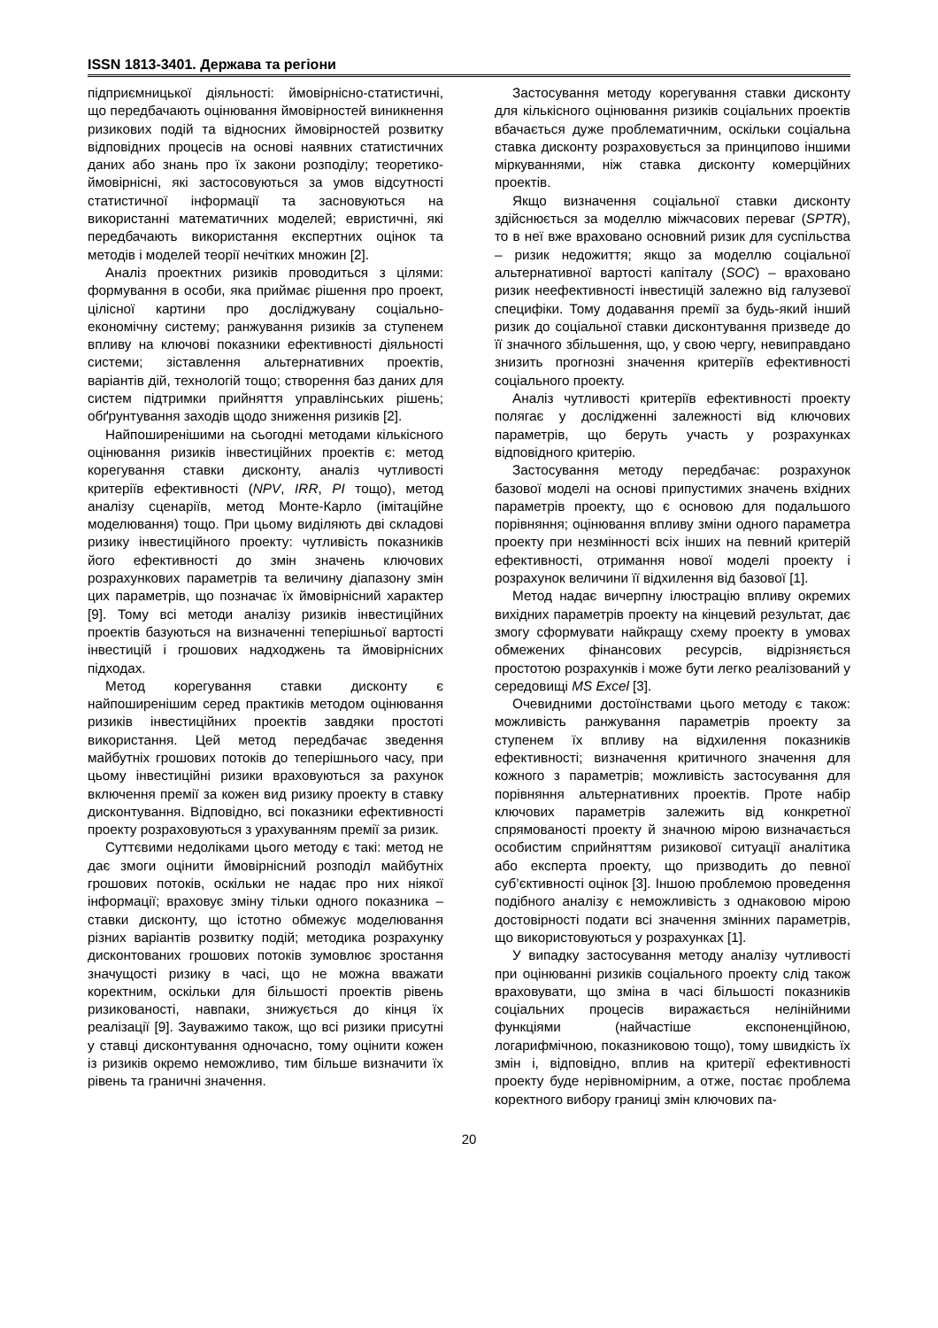ISSN 1813-3401. Держава та регіони
підприємницької діяльності: ймовірнісно-статистичні, що передбачають оцінювання ймовірностей виникнення ризикових подій та відносних ймовірностей розвитку відповідних процесів на основі наявних статистичних даних або знань про їх закони розподілу; теоретико-ймовірнісні, які застосовуються за умов відсутності статистичної інформації та засновуються на використанні математичних моделей; евристичні, які передбачають використання експертних оцінок та методів і моделей теорії нечітких множин [2].
Аналіз проектних ризиків проводиться з цілями: формування в особи, яка приймає рішення про проект, цілісної картини про досліджувану соціально-економічну систему; ранжування ризиків за ступенем впливу на ключові показники ефективності діяльності системи; зіставлення альтернативних проектів, варіантів дій, технологій тощо; створення баз даних для систем підтримки прийняття управлінських рішень; обґрунтування заходів щодо зниження ризиків [2].
Найпоширенішими на сьогодні методами кількісного оцінювання ризиків інвестиційних проектів є: метод корегування ставки дисконту, аналіз чутливості критеріїв ефективності (NPV, IRR, PI тощо), метод аналізу сценаріїв, метод Монте-Карло (імітаційне моделювання) тощо. При цьому виділяють дві складові ризику інвестиційного проекту: чутливість показників його ефективності до змін значень ключових розрахункових параметрів та величину діапазону змін цих параметрів, що позначає їх ймовірнісний характер [9]. Тому всі методи аналізу ризиків інвестиційних проектів базуються на визначенні теперішньої вартості інвестицій і грошових надходжень та ймовірнісних підходах.
Метод корегування ставки дисконту є найпоширенішим серед практиків методом оцінювання ризиків інвестиційних проектів завдяки простоті використання. Цей метод передбачає зведення майбутніх грошових потоків до теперішнього часу, при цьому інвестиційні ризики враховуються за рахунок включення премії за кожен вид ризику проекту в ставку дисконтування. Відповідно, всі показники ефективності проекту розраховуються з урахуванням премії за ризик.
Суттєвими недоліками цього методу є такі: метод не дає змоги оцінити ймовірнісний розподіл майбутніх грошових потоків, оскільки не надає про них ніякої інформації; враховує зміну тільки одного показника – ставки дисконту, що істотно обмежує моделювання різних варіантів розвитку подій; методика розрахунку дисконтованих грошових потоків зумовлює зростання значущості ризику в часі, що не можна вважати коректним, оскільки для більшості проектів рівень ризикованості, навпаки, знижується до кінця їх реалізації [9]. Зауважимо також, що всі ризики присутні у ставці дисконтування одночасно, тому оцінити кожен із ризиків окремо неможливо, тим більше визначити їх рівень та граничні значення.
Застосування методу корегування ставки дисконту для кількісного оцінювання ризиків соціальних проектів вбачається дуже проблематичним, оскільки соціальна ставка дисконту розраховується за принципово іншими міркуваннями, ніж ставка дисконту комерційних проектів.
Якщо визначення соціальної ставки дисконту здійснюється за моделлю міжчасових переваг (SPTR), то в неї вже враховано основний ризик для суспільства – ризик недожиття; якщо за моделлю соціальної альтернативної вартості капіталу (SOC) – враховано ризик неефективності інвестицій залежно від галузевої специфіки. Тому додавання премії за будь-який інший ризик до соціальної ставки дисконтування призведе до її значного збільшення, що, у свою чергу, невиправдано знизить прогнозні значення критеріїв ефективності соціального проекту.
Аналіз чутливості критеріїв ефективності проекту полягає у дослідженні залежності від ключових параметрів, що беруть участь у розрахунках відповідного критерію.
Застосування методу передбачає: розрахунок базової моделі на основі припустимих значень вхідних параметрів проекту, що є основою для подальшого порівняння; оцінювання впливу зміни одного параметра проекту при незмінності всіх інших на певний критерій ефективності, отримання нової моделі проекту і розрахунок величини її відхилення від базової [1].
Метод надає вичерпну ілюстрацію впливу окремих вихідних параметрів проекту на кінцевий результат, дає змогу сформувати найкращу схему проекту в умовах обмежених фінансових ресурсів, відрізняється простотою розрахунків і може бути легко реалізований у середовищі MS Excel [3].
Очевидними достоїнствами цього методу є також: можливість ранжування параметрів проекту за ступенем їх впливу на відхилення показників ефективності; визначення критичного значення для кожного з параметрів; можливість застосування для порівняння альтернативних проектів. Проте набір ключових параметрів залежить від конкретної спрямованості проекту й значною мірою визначається особистим сприйняттям ризикової ситуації аналітика або експерта проекту, що призводить до певної суб’єктивності оцінок [3]. Іншою проблемою проведення подібного аналізу є неможливість з однаковою мірою достовірності подати всі значення змінних параметрів, що використовуються у розрахунках [1].
У випадку застосування методу аналізу чутливості при оцінюванні ризиків соціального проекту слід також враховувати, що зміна в часі більшості показників соціальних процесів виражається нелінійними функціями (найчастіше експоненційною, логарифмічною, показниковою тощо), тому швидкість їх змін і, відповідно, вплив на критерії ефективності проекту буде нерівномірним, а отже, постає проблема коректного вибору границі змін ключових па-
20